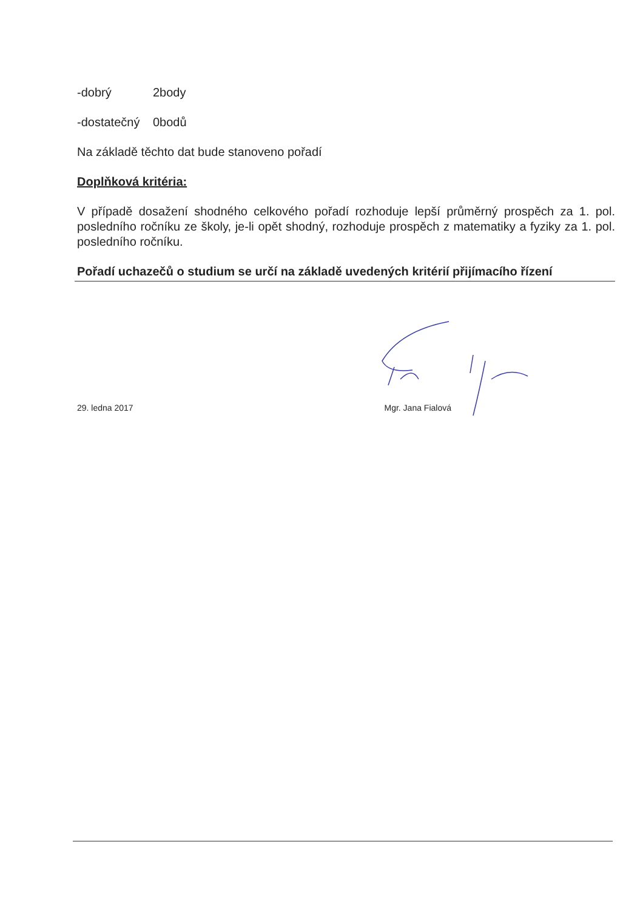-dobrý 2body
-dostatečný 0bodů
Na základě těchto dat bude stanoveno pořadí
Doplňková kritéria:
V případě dosažení shodného celkového pořadí rozhoduje lepší průměrný prospěch za 1. pol. posledního ročníku ze školy, je-li opět shodný, rozhoduje prospěch z matematiky a fyziky za 1. pol. posledního ročníku.
Pořadí uchazečů o studium se určí na základě uvedených kritérií přijímacího řízení
29. ledna 2017 Mgr. Jana Fialová